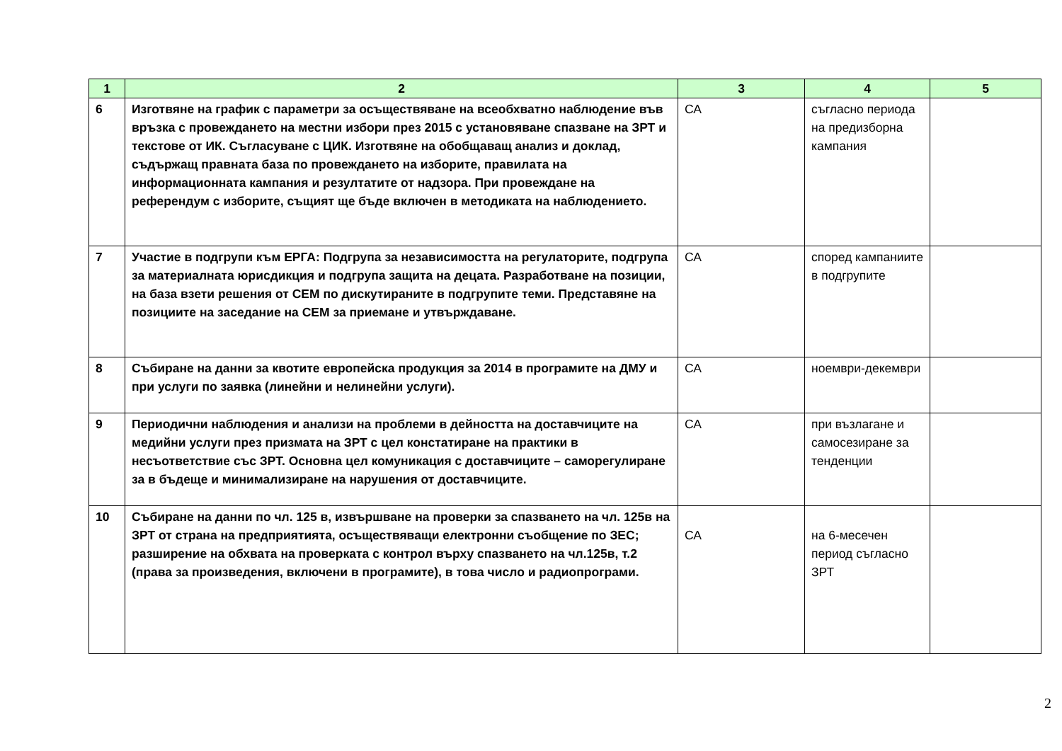| 1 | 2 | 3 | 4 | 5 |
| --- | --- | --- | --- | --- |
| 6 | Изготвяне на график с параметри за осъществяване на всеобхватно наблюдение във връзка с провеждането на местни избори през 2015 с установяване спазване на ЗРТ и текстове от ИК. Съгласуване с ЦИК. Изготвяне на обобщаващ анализ и доклад, съдържащ правната база по провеждането на изборите, правилата на информационната кампания и резултатите от надзора. При провеждане на референдум с изборите, същият ще бъде включен в методиката на наблюдението. | СА | съгласно периода на предизборна кампания | |
| 7 | Участие в подгрупи към ЕРГА: Подгрупа за независимостта на регулаторите, подгрупа за материалната юрисдикция и подгрупа защита на децата. Разработване на позиции, на база взети решения от СЕМ по дискутираните в подгрупите теми. Представяне на позициите на заседание на СЕМ за приемане и утвърждаване. | СА | според кампаниите в подгрупите | |
| 8 | Събиране на данни за квотите европейска продукция за 2014 в програмите на ДМУ и при услуги по заявка (линейни и нелинейни услуги). | СА | ноември-декември | |
| 9 | Периодични наблюдения и анализи на проблеми в дейността на доставчиците на медийни услуги през призмата на ЗРТ с цел констатиране на практики в несъответствие със ЗРТ. Основна цел комуникация с доставчиците – саморегулиране за в бъдеще и минимализиране на нарушения от доставчиците. | СА | при възлагане и самосезиране за тенденции | |
| 10 | Събиране на данни по чл. 125 в, извършване на проверки за спазването на чл. 125в на ЗРТ от страна на предприятията, осъществяващи електронни съобщение по ЗЕС; разширение на обхвата на проверката с контрол върху спазването на чл.125в, т.2 (права за произведения, включени в програмите), в това число и радиопрограми. | СА | на 6-месечен период съгласно ЗРТ | |
2